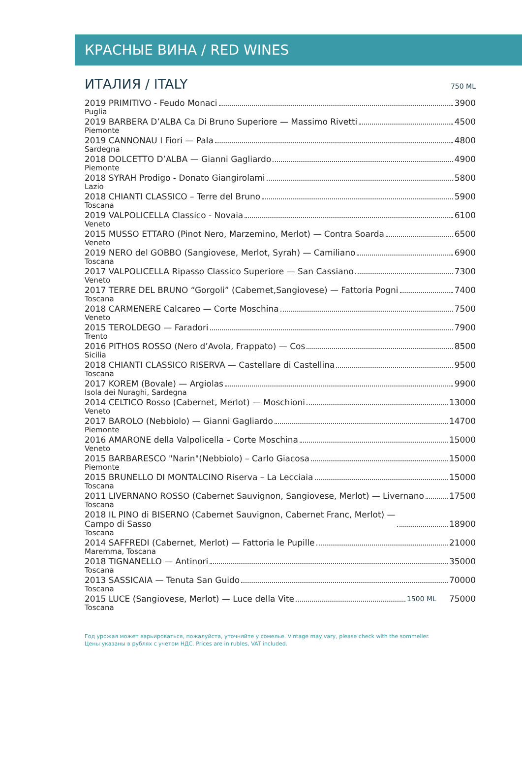КРАСНЫЕ ВИНА / RED WINES
ИТАЛИЯ / ITALY 750 ML
2019 PRIMITIVO - Feudo Monaci 3900
Puglia
2019 BARBERA D’ALBA Ca Di Bruno Superiore — Massimo Rivetti 4500
Piemonte
2019 CANNONAU I Fiori — Pala 4800
Sardegna
2018 DOLCETTO D’ALBA — Gianni Gagliardo 4900
Piemonte
2018 SYRAH Prodigo - Donato Giangirolami 5800
Lazio
2018 CHIANTI CLASSICO – Terre del Bruno 5900
Toscana
2019 VALPOLICELLA Classico - Novaia 6100
Veneto
2015 MUSSO ETTARO (Pinot Nero, Marzemino, Merlot) — Contra Soarda 6500
Veneto
2019 NERO del GOBBO (Sangiovese, Merlot, Syrah) — Camiliano 6900
Toscana
2017 VALPOLICELLA Ripasso Classico Superiore — San Cassiano 7300
Veneto
2017 TERRE DEL BRUNO “Gorgoli” (Cabernet,Sangiovese) — Fattoria Pogni 7400
Toscana
2018 CARMENERE Calcareo — Corte Moschina 7500
Veneto
2015 TEROLDEGO — Faradori 7900
Trento
2016 PITHOS ROSSO (Nero d’Avola, Frappato) — Cos 8500
Sicilia
2018 CHIANTI CLASSICO RISERVA — Castellare di Castellina 9500
Toscana
2017 KOREM (Bovale) — Argiolas 9900
Isola dei Nuraghi, Sardegna
2014 CELTICO Rosso (Cabernet, Merlot) — Moschioni 13000
Veneto
2017 BAROLO (Nebbiolo) — Gianni Gagliardo 14700
Piemonte
2016 AMARONE della Valpolicella – Corte Moschina 15000
Veneto
2015 BARBARESCO "Narin"(Nebbiolo) – Carlo Giacosa 15000
Piemonte
2015 BRUNELLO DI MONTALCINO Riserva – La Lecciaia 15000
Toscana
2011 LIVERNANO ROSSO (Cabernet Sauvignon, Sangiovese, Merlot) — Livernano 17500
Toscana
2018 IL PINO di BISERNO (Cabernet Sauvignon, Cabernet Franc, Merlot) —
Campo di Sasso 18900
Toscana
2014 SAFFREDI (Cabernet, Merlot) — Fattoria le Pupille 21000
Maremma, Toscana
2018 TIGNANELLO — Antinori 35000
Toscana
2013 SASSICAIA — Tenuta San Guido 70000
Toscana
2015 LUCE (Sangiovese, Merlot) — Luce della Vite 1500 ML 75000
Toscana
Год урожая может варьироваться, пожалуйста, уточняйте у сомелье. Vintage may vary, please check with the sommelier.
Цены указаны в рублях с учетом НДС. Prices are in rubles, VAT included.